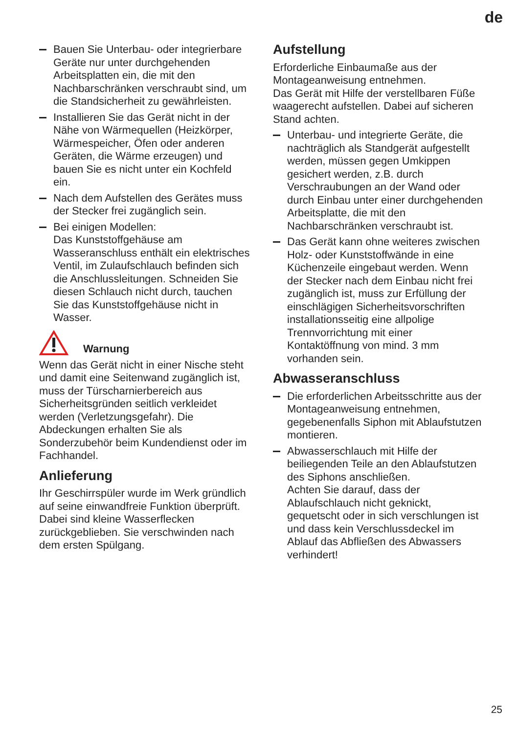de
Bauen Sie Unterbau- oder integrierbare Geräte nur unter durchgehenden Arbeitsplatten ein, die mit den Nachbarschränken verschraubt sind, um die Standsicherheit zu gewährleisten.
Installieren Sie das Gerät nicht in der Nähe von Wärmequellen (Heizkörper, Wärmespeicher, Öfen oder anderen Geräten, die Wärme erzeugen) und bauen Sie es nicht unter ein Kochfeld ein.
Nach dem Aufstellen des Gerätes muss der Stecker frei zugänglich sein.
Bei einigen Modellen:
Das Kunststoffgehäuse am Wasseranschluss enthält ein elektrisches Ventil, im Zulaufschlauch befinden sich die Anschlussleitungen. Schneiden Sie diesen Schlauch nicht durch, tauchen Sie das Kunststoffgehäuse nicht in Wasser.
Warnung
Wenn das Gerät nicht in einer Nische steht und damit eine Seitenwand zugänglich ist, muss der Türscharnierbereich aus Sicherheitsgründen seitlich verkleidet werden (Verletzungsgefahr). Die Abdeckungen erhalten Sie als Sonderzubehör beim Kundendienst oder im Fachhandel.
Anlieferung
Ihr Geschirrspüler wurde im Werk gründlich auf seine einwandfreie Funktion überprüft. Dabei sind kleine Wasserflecken zurückgeblieben. Sie verschwinden nach dem ersten Spülgang.
Aufstellung
Erforderliche Einbaumaße aus der Montageanweisung entnehmen.
Das Gerät mit Hilfe der verstellbaren Füße waagerecht aufstellen. Dabei auf sicheren Stand achten.
Unterbau- und integrierte Geräte, die nachträglich als Standgerät aufgestellt werden, müssen gegen Umkippen gesichert werden, z.B. durch Verschraubungen an der Wand oder durch Einbau unter einer durchgehenden Arbeitsplatte, die mit den Nachbarschränken verschraubt ist.
Das Gerät kann ohne weiteres zwischen Holz- oder Kunststoffwände in eine Küchenzeile eingebaut werden. Wenn der Stecker nach dem Einbau nicht frei zugänglich ist, muss zur Erfüllung der einschlägigen Sicherheitsvorschriften installationsseitig eine allpolige Trennvorrichtung mit einer Kontaktöffnung von mind. 3 mm vorhanden sein.
Abwasseranschluss
Die erforderlichen Arbeitsschritte aus der Montageanweisung entnehmen, gegebenenfalls Siphon mit Ablaufstutzen montieren.
Abwasserschlauch mit Hilfe der beiliegenden Teile an den Ablaufstutzen des Siphons anschließen.
Achten Sie darauf, dass der Ablaufschlauch nicht geknickt, gequetscht oder in sich verschlungen ist und dass kein Verschlussdeckel im Ablauf das Abfließen des Abwassers verhindert!
25